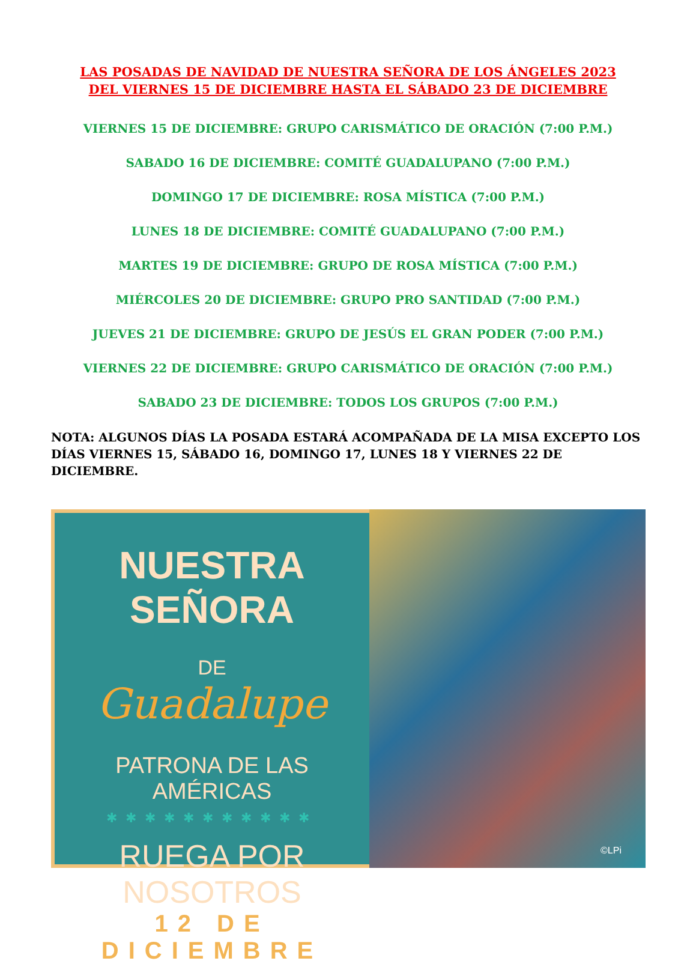LAS POSADAS DE NAVIDAD DE NUESTRA SEÑORA DE LOS ÁNGELES 2023
DEL VIERNES 15 DE DICIEMBRE HASTA EL SÁBADO 23 DE DICIEMBRE
VIERNES 15 DE DICIEMBRE: GRUPO CARISMÁTICO DE ORACIÓN (7:00 P.M.)
SABADO 16 DE DICIEMBRE: COMITÉ GUADALUPANO (7:00 P.M.)
DOMINGO 17 DE DICIEMBRE: ROSA MÍSTICA (7:00 P.M.)
LUNES 18 DE DICIEMBRE: COMITÉ GUADALUPANO (7:00 P.M.)
MARTES 19 DE DICIEMBRE: GRUPO DE ROSA MÍSTICA (7:00 P.M.)
MIÉRCOLES 20 DE DICIEMBRE: GRUPO PRO SANTIDAD (7:00 P.M.)
JUEVES 21 DE DICIEMBRE: GRUPO DE JESÚS EL GRAN PODER (7:00 P.M.)
VIERNES 22 DE DICIEMBRE: GRUPO CARISMÁTICO DE ORACIÓN (7:00 P.M.)
SABADO 23 DE DICIEMBRE: TODOS LOS GRUPOS (7:00 P.M.)
NOTA: ALGUNOS DÍAS LA POSADA ESTARÁ ACOMPAÑADA DE LA MISA EXCEPTO LOS DÍAS VIERNES 15, SÁBADO 16, DOMINGO 17, LUNES 18 Y VIERNES 22 DE DICIEMBRE.
NUESTRA SEÑORA
DE
Guadalupe
PATRONA DE LAS AMÉRICAS
✱✱✱✱✱✱✱✱✱✱✱
RUEGA POR NOSOTROS
12 DE DICIEMBRE
©LPi